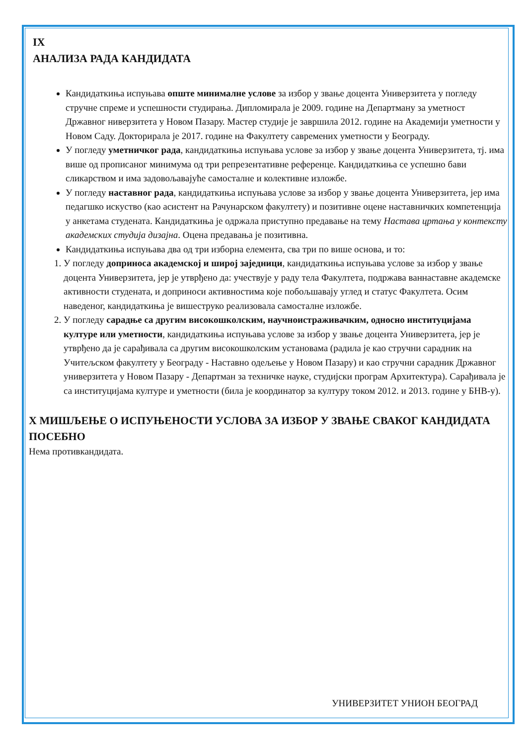IX
АНАЛИЗА РАДА КАНДИДАТА
Кандидаткиња испуњава опште минималне услове за избор у звање доцента Универзитета у погледу стручне спреме и успешности студирања. Дипломирала је 2009. године на Департману за уметност Државног ниверзитета у Новом Пазару. Мастер студије је завршила 2012. године на Академији уметности у Новом Саду. Докторирала је 2017. године на Факултету савремених уметности у Београду.
У погледу уметничког рада, кандидаткиња испуњава услове за избор у звање доцента Универзитета, тј. има више од прописаног минимума од три репрезентативне референце. Кандидаткиња се успешно бави сликарством и има задовољавајуће самосталне и колективне изложбе.
У погледу наставног рада, кандидаткиња испуњава услове за избор у звање доцента Универзитета, јер има педагшко искуство (као асистент на Рачунарском факултету) и позитивне оцене наставничких компетенција у анкетама студената. Кандидаткиња је одржала приступно предавање на тему Настава цртања у контексту академских студија дизајна. Оцена предавања је позитивна.
Кандидаткиња испуњава два од три изборна елемента, сва три по више основа, и то:
1. У погледу доприноса академској и широј заједници, кандидаткиња испуњава услове за избор у звање доцента Универзитета, јер је утврђено да: учествује у раду тела Факултета, подржава ваннаставне академске активности студената, и доприноси активностима које побољшавају углед и статус Факултета. Осим наведеног, кандидаткиња је вишеструко реализовала самосталне изложбе.
2. У погледу сарадње са другим високошколским, научноистраживачким, односно институцијама културе или уметности, кандидаткиња испуњава услове за избор у звање доцента Универзитета, јер је утврђено да је сарађивала са другим високошколским установама (радила је као стручни сарадник на Учитељском факултету у Београду - Наставно одељење у Новом Пазару) и као стручни сарадник Државног универзитета у Новом Пазару - Департман за техничке науке, студијски програм Архитектура). Сарађивала је са институцијама културе и уметности (била је координатор за културу током 2012. и 2013. године у БНВ-у).
X МИШЉЕЊЕ О ИСПУЊЕНОСТИ УСЛОВА ЗА ИЗБОР У ЗВАЊЕ СВАКОГ КАНДИДАТА ПОСЕБНО
Нема противкандидата.
УНИВЕРЗИТЕТ УНИОН БЕОГРАД